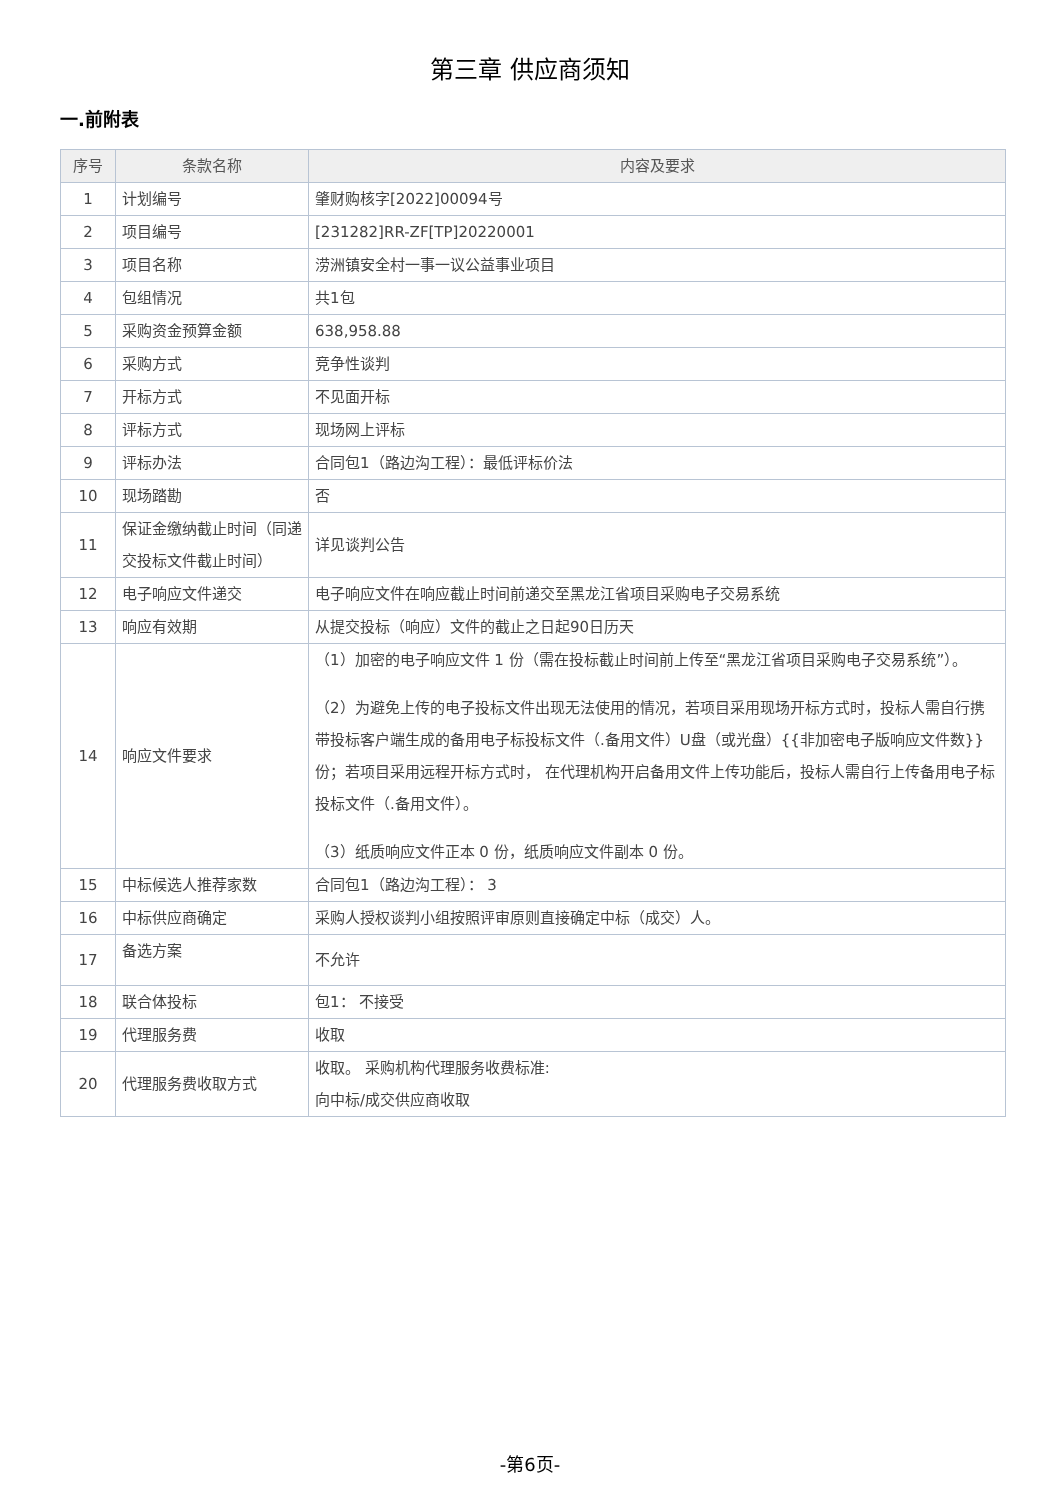第三章 供应商须知
一.前附表
| 序号 | 条款名称 | 内容及要求 |
| --- | --- | --- |
| 1 | 计划编号 | 肇财购核字[2022]00094号 |
| 2 | 项目编号 | [231282]RR-ZF[TP]20220001 |
| 3 | 项目名称 | 涝洲镇安全村一事一议公益事业项目 |
| 4 | 包组情况 | 共1包 |
| 5 | 采购资金预算金额 | 638,958.88 |
| 6 | 采购方式 | 竞争性谈判 |
| 7 | 开标方式 | 不见面开标 |
| 8 | 评标方式 | 现场网上评标 |
| 9 | 评标办法 | 合同包1（路边沟工程）：最低评标价法 |
| 10 | 现场踏勘 | 否 |
| 11 | 保证金缴纳截止时间（同递交投标文件截止时间） | 详见谈判公告 |
| 12 | 电子响应文件递交 | 电子响应文件在响应截止时间前递交至黑龙江省项目采购电子交易系统 |
| 13 | 响应有效期 | 从提交投标（响应）文件的截止之日起90日历天 |
| 14 | 响应文件要求 | （1）加密的电子响应文件 1 份（需在投标截止时间前上传至“黑龙江省项目采购电子交易系统”）。 （2）为避免上传的电子投标文件出现无法使用的情况，若项目采用现场开标方式时，投标人需自行携带投标客户端生成的备用电子标投标文件（.备用文件）U盘（或光盘）{{非加密电子版响应文件数}}份；若项目采用远程开标方式时， 在代理机构开启备用文件上传功能后，投标人需自行上传备用电子标投标文件（.备用文件）。 （3）纸质响应文件正本 0 份，纸质响应文件副本 0 份。 |
| 15 | 中标候选人推荐家数 | 合同包1（路边沟工程）： 3 |
| 16 | 中标供应商确定 | 采购人授权谈判小组按照评审原则直接确定中标（成交）人。 |
| 17 | 备选方案 | 不允许 |
| 18 | 联合体投标 | 包1： 不接受 |
| 19 | 代理服务费 | 收取 |
| 20 | 代理服务费收取方式 | 收取。 采购机构代理服务收费标准: 向中标/成交供应商收取 |
-第6页-